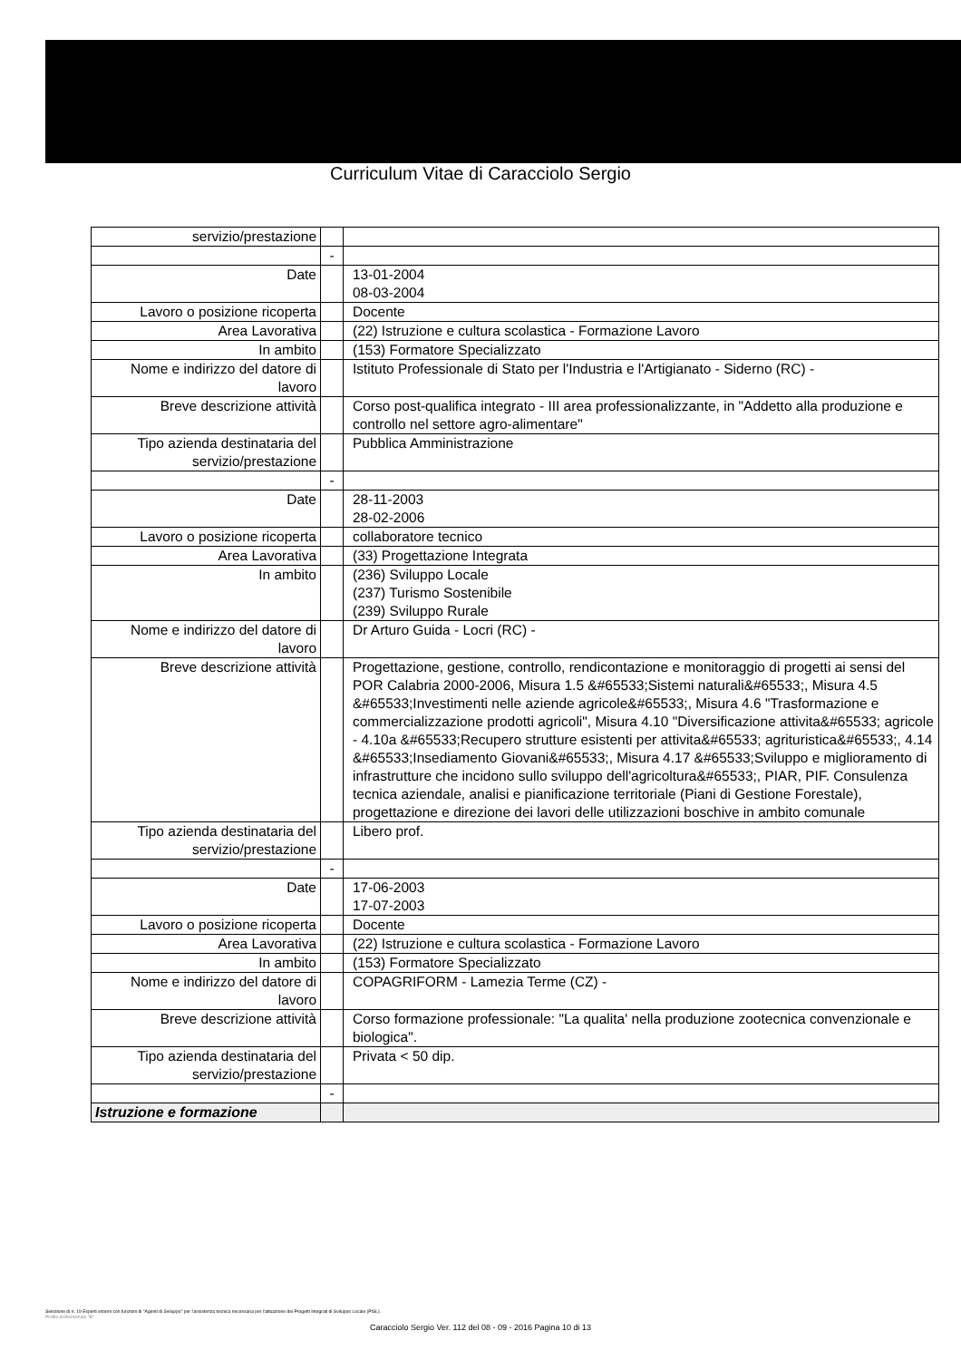Curriculum Vitae di Caracciolo Sergio
| servizio/prestazione | | |
| | - | |
| Date | | 13-01-2004 08-03-2004 |
| Lavoro o posizione ricoperta | | Docente |
| Area Lavorativa | | (22) Istruzione e cultura scolastica - Formazione Lavoro |
| In ambito | | (153) Formatore Specializzato |
| Nome e indirizzo del datore di lavoro | | Istituto Professionale di Stato per l'Industria e l'Artigianato - Siderno (RC) - |
| Breve descrizione attività | | Corso post-qualifica integrato - III area professionalizzante, in "Addetto alla produzione e controllo nel settore agro-alimentare" |
| Tipo azienda destinataria del servizio/prestazione | | Pubblica Amministrazione |
| | - | |
| Date | | 28-11-2003 28-02-2006 |
| Lavoro o posizione ricoperta | | collaboratore tecnico |
| Area Lavorativa | | (33) Progettazione Integrata |
| In ambito | | (236) Sviluppo Locale (237) Turismo Sostenibile (239) Sviluppo Rurale |
| Nome e indirizzo del datore di lavoro | | Dr Arturo Guida - Locri (RC) - |
| Breve descrizione attività | | Progettazione, gestione, controllo, rendicontazione e monitoraggio di progetti ai sensi del POR Calabria 2000-2006, Misura 1.5 &#65533;Sistemi naturali&#65533;, Misura 4.5 &#65533;Investimenti nelle aziende agricole&#65533;, Misura 4.6 "Trasformazione e commercializzazione prodotti agricoli", Misura 4.10 "Diversificazione attivita&#65533; agricole - 4.10a &#65533;Recupero strutture esistenti per attivita&#65533; agrituristica&#65533;, 4.14 &#65533;Insediamento Giovani&#65533;, Misura 4.17 &#65533;Sviluppo e miglioramento di infrastrutture che incidono sullo sviluppo dell'agricoltura&#65533;, PIAR, PIF. Consulenza tecnica aziendale, analisi e pianificazione territoriale (Piani di Gestione Forestale), progettazione e direzione dei lavori delle utilizzazioni boschive in ambito comunale |
| Tipo azienda destinataria del servizio/prestazione | | Libero prof. |
| | - | |
| Date | | 17-06-2003 17-07-2003 |
| Lavoro o posizione ricoperta | | Docente |
| Area Lavorativa | | (22) Istruzione e cultura scolastica - Formazione Lavoro |
| In ambito | | (153) Formatore Specializzato |
| Nome e indirizzo del datore di lavoro | | COPAGRIFORM - Lamezia Terme (CZ) - |
| Breve descrizione attività | | Corso formazione professionale: "La qualita' nella produzione zootecnica convenzionale e biologica". |
| Tipo azienda destinataria del servizio/prestazione | | Privata < 50 dip. |
| | - | |
| Istruzione e formazione | | |
Selezione di n. 19 Esperti esterni con funzioni di "Agenti di Sviluppo" per l'assistenza tecnica necessaria per l'attuazione dei Progetti Integrati di Sviluppo Locale (PISL).
Profilo professionale "B"
Caracciolo Sergio Ver. 112 del 08 - 09 - 2016 Pagina 10 di 13